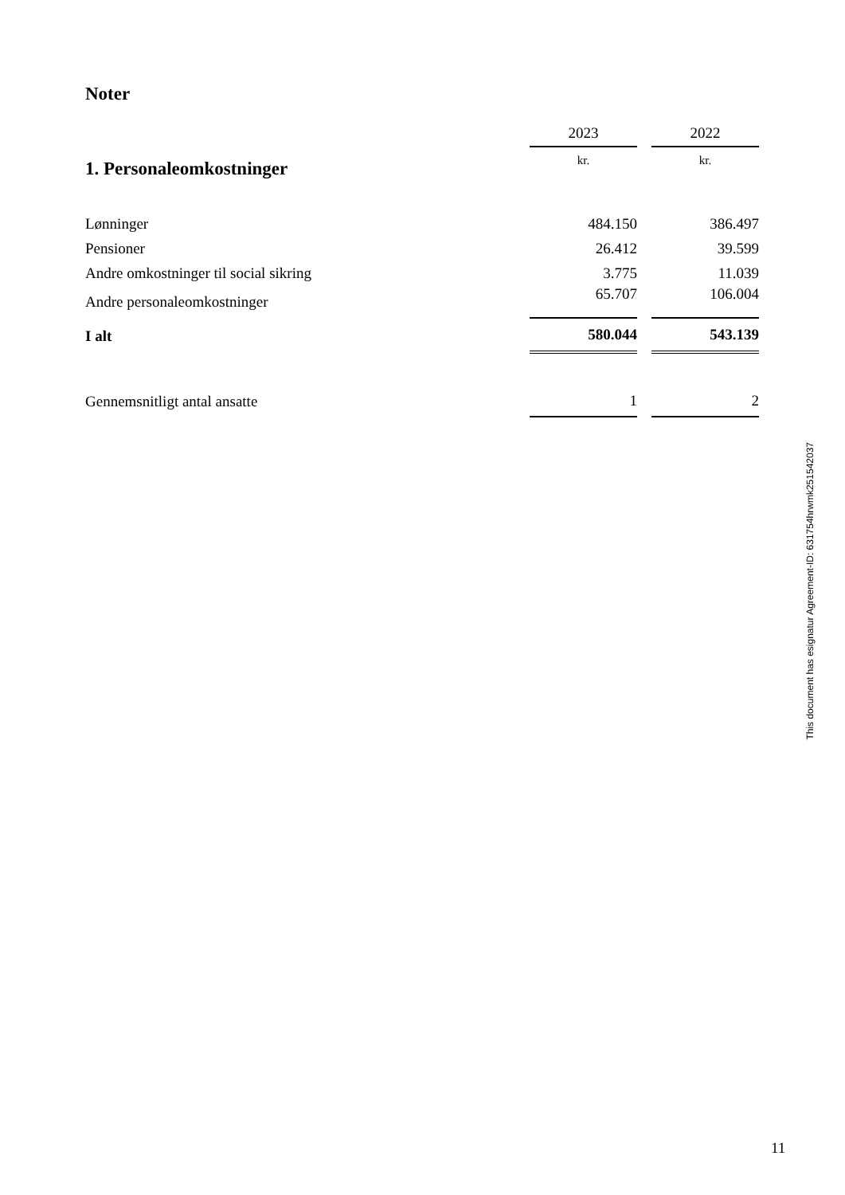Noter
| | 2023 | | 2022 |
| --- | --- | --- | --- |
| 1. Personaleomkostninger | kr. | | kr. |
| Lønninger | 484.150 | | 386.497 |
| Pensioner | 26.412 | | 39.599 |
| Andre omkostninger til social sikring | 3.775 | | 11.039 |
| Andre personaleomkostninger | 65.707 | | 106.004 |
| I alt | 580.044 | | 543.139 |
| Gennemsnitligt antal ansatte | 1 | | 2 |
This document has esignatur Agreement-ID: 631754hrwmk251542037
11